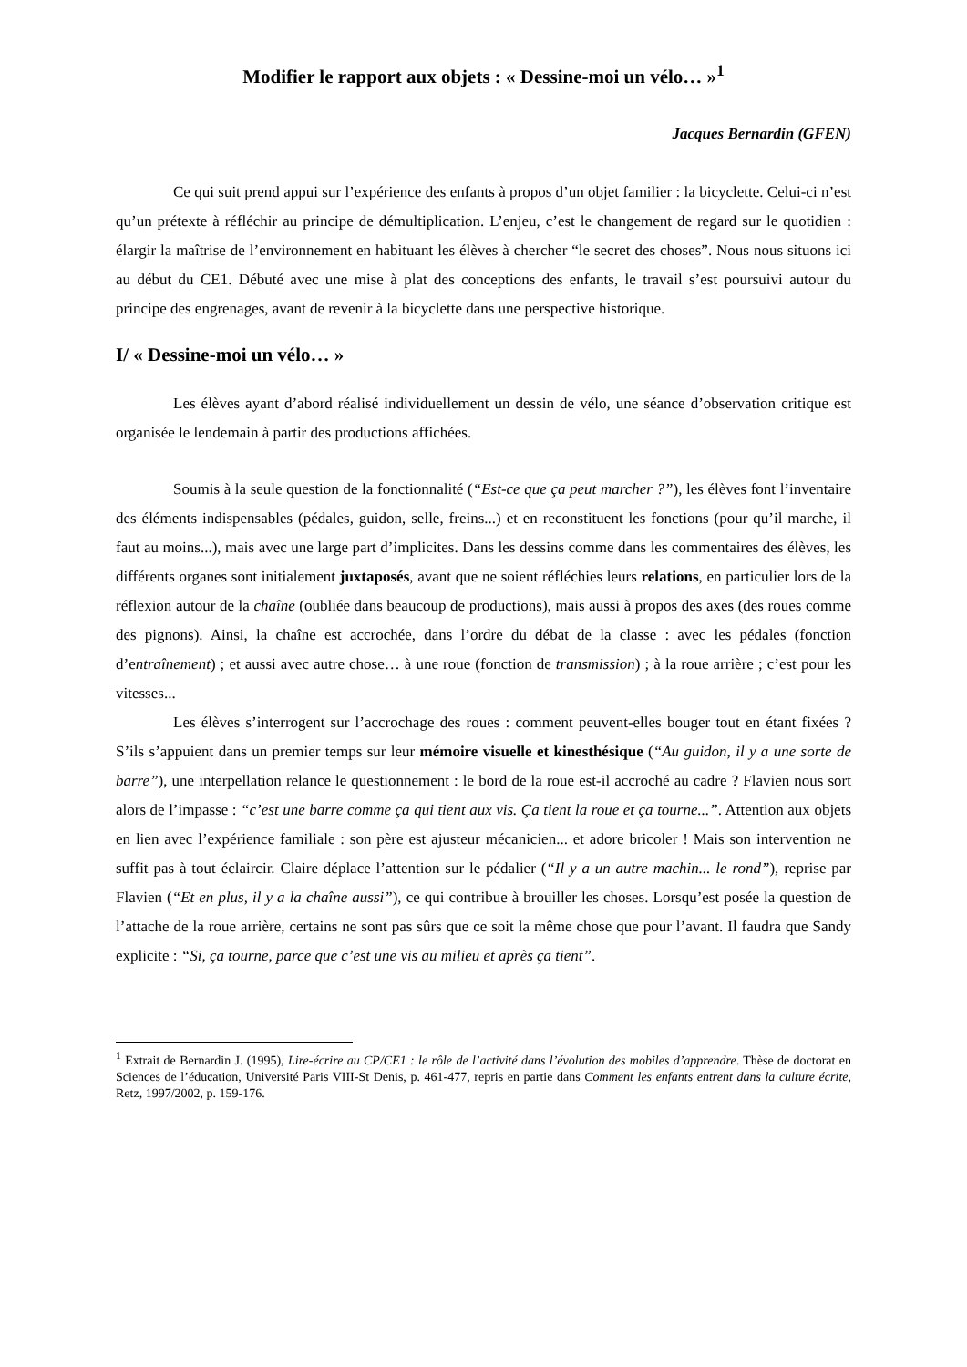Modifier le rapport aux objets : « Dessine-moi un vélo… »<sup>1</sup>
Jacques Bernardin (GFEN)
Ce qui suit prend appui sur l’expérience des enfants à propos d’un objet familier : la bicyclette. Celui-ci n’est qu’un prétexte à réfléchir au principe de démultiplication. L’enjeu, c’est le changement de regard sur le quotidien : élargir la maîtrise de l’environnement en habituant les élèves à chercher “le secret des choses”. Nous nous situons ici au début du CE1. Débuté avec une mise à plat des conceptions des enfants, le travail s’est poursuivi autour du principe des engrenages, avant de revenir à la bicyclette dans une perspective historique.
I/ « Dessine-moi un vélo… »
Les élèves ayant d’abord réalisé individuellement un dessin de vélo, une séance d’observation critique est organisée le lendemain à partir des productions affichées.
Soumis à la seule question de la fonctionnalité (“Est-ce que ça peut marcher ?”), les élèves font l’inventaire des éléments indispensables (pédales, guidon, selle, freins...) et en reconstituent les fonctions (pour qu’il marche, il faut au moins...), mais avec une large part d’implicites. Dans les dessins comme dans les commentaires des élèves, les différents organes sont initialement juxtaposés, avant que ne soient réfléchies leurs relations, en particulier lors de la réflexion autour de la chaîne (oubliée dans beaucoup de productions), mais aussi à propos des axes (des roues comme des pignons). Ainsi, la chaîne est accrochée, dans l’ordre du débat de la classe : avec les pédales (fonction d’entraînement) ; et aussi avec autre chose… à une roue (fonction de transmission) ; à la roue arrière ; c’est pour les vitesses...
Les élèves s’interrogent sur l’accrochage des roues : comment peuvent-elles bouger tout en étant fixées ? S’ils s’appuient dans un premier temps sur leur mémoire visuelle et kinesthésique (“Au guidon, il y a une sorte de barre”), une interpellation relance le questionnement : le bord de la roue est-il accroché au cadre ? Flavien nous sort alors de l’impasse : “c’est une barre comme ça qui tient aux vis. Ça tient la roue et ça tourne...”. Attention aux objets en lien avec l’expérience familiale : son père est ajusteur mécanicien... et adore bricoler ! Mais son intervention ne suffit pas à tout éclaircir. Claire déplace l’attention sur le pédalier (“Il y a un autre machin... le rond”), reprise par Flavien (“Et en plus, il y a la chaîne aussi”), ce qui contribue à brouiller les choses. Lorsqu’est posée la question de l’attache de la roue arrière, certains ne sont pas sûrs que ce soit la même chose que pour l’avant. Il faudra que Sandy explicite : “Si, ça tourne, parce que c’est une vis au milieu et après ça tient”.
<sup>1</sup> Extrait de Bernardin J. (1995), Lire-écrire au CP/CE1 : le rôle de l’activité dans l’évolution des mobiles d’apprendre. Thèse de doctorat en Sciences de l’éducation, Université Paris VIII-St Denis, p. 461-477, repris en partie dans Comment les enfants entrent dans la culture écrite, Retz, 1997/2002, p. 159-176.